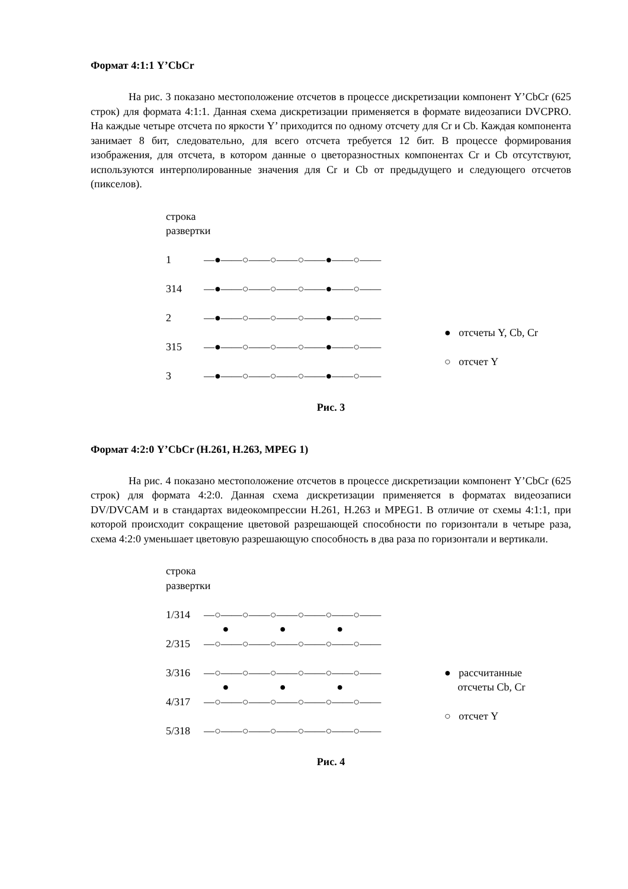Формат 4:1:1 Y’CbCr
На рис. 3 показано местоположение отсчетов в процессе дискретизации компонент Y’CbCr (625 строк) для формата 4:1:1. Данная схема дискретизации применяется в формате видеозаписи DVCPRO. На каждые четыре отсчета по яркости Y’ приходится по одному отсчету для Cr и Cb. Каждая компонента занимает 8 бит, следовательно, для всего отсчета требуется 12 бит. В процессе формирования изображения, для отсчета, в котором данные о цветоразностных компонентах Cr и Cb отсутствуют, используются интерполированные значения для Cr и Cb от предыдущего и следующего отсчетов (пикселов).
строка
развертки
1 —●——○——○——○——●——○——
314 —●——○——○——○——●——○——
2 —●——○——○——○——●——○——
315 —●——○——○——○——●——○——
3 —●——○——○——○——●——○——
● отсчеты Y, Cb, Cr
○ отсчет Y
Рис. 3
Формат 4:2:0 Y’CbCr (H.261, H.263, MPEG 1)
На рис. 4 показано местоположение отсчетов в процессе дискретизации компонент Y’CbCr (625 строк) для формата 4:2:0. Данная схема дискретизации применяется в форматах видеозаписи DV/DVCAM и в стандартах видеокомпрессии H.261, H.263 и MPEG1. В отличие от схемы 4:1:1, при которой происходит сокращение цветовой разрешающей способности по горизонтали в четыре раза, схема 4:2:0 уменьшает цветовую разрешающую способность в два раза по горизонтали и вертикали.
строка
развертки
1/314 —○——○——○——○——○——○——
● ● ●
2/315 —○——○——○——○——○——○——
3/316 —○——○——○——○——○——○——
● ● ●
4/317 —○——○——○——○——○——○——
5/318 —○——○——○——○——○——○——
● рассчитанные
отсчеты Cb, Cr
○ отсчет Y
Рис. 4